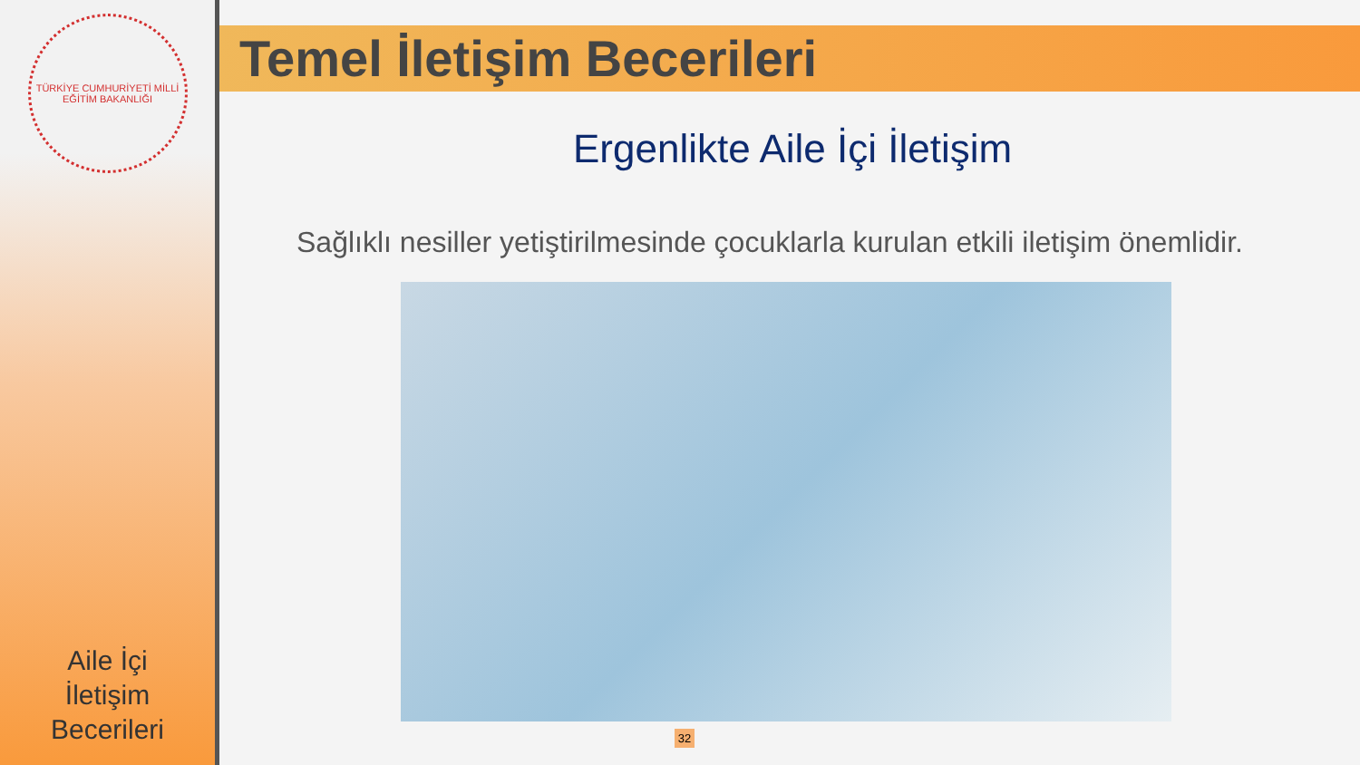TÜRKİYE CUMHURİYETİ MİLLİ EĞİTİM BAKANLIĞI
Aile İçi
İletişim
Becerileri
Temel İletişim Becerileri
Ergenlikte Aile İçi İletişim
Sağlıklı nesiller yetiştirilmesinde çocuklarla kurulan etkili iletişim önemlidir.
32